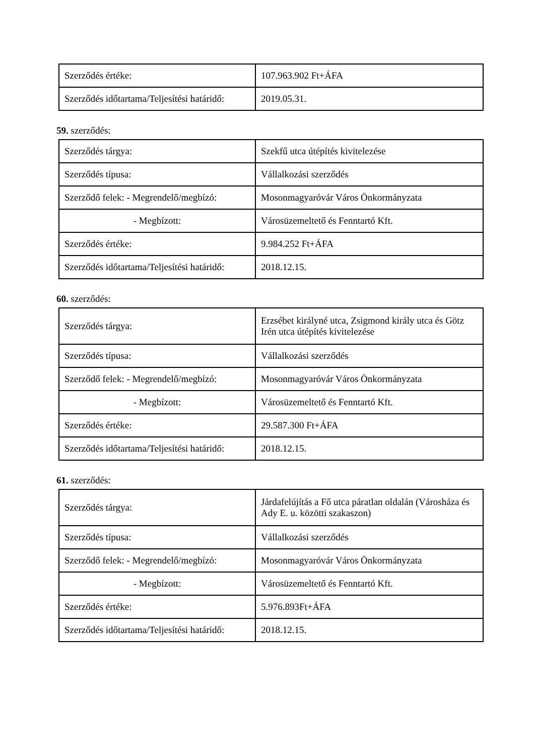| Szerződés értéke: | 107.963.902 Ft+ÁFA |
| Szerződés időtartama/Teljesítési határidő: | 2019.05.31. |
59. szerződés:
| Szerződés tárgya: | Szekfű utca útépítés kivitelezése |
| Szerződés típusa: | Vállalkozási szerződés |
| Szerződő felek: - Megrendelő/megbízó: | Mosonmagyaróvár Város Önkormányzata |
| - Megbízott: | Városüzemeltető és Fenntartó Kft. |
| Szerződés értéke: | 9.984.252 Ft+ÁFA |
| Szerződés időtartama/Teljesítési határidő: | 2018.12.15. |
60. szerződés:
| Szerződés tárgya: | Erzsébet királyné utca, Zsigmond király utca és Götz Irén utca útépítés kivitelezése |
| Szerződés típusa: | Vállalkozási szerződés |
| Szerződő felek: - Megrendelő/megbízó: | Mosonmagyaróvár Város Önkormányzata |
| - Megbízott: | Városüzemeltető és Fenntartó Kft. |
| Szerződés értéke: | 29.587.300 Ft+ÁFA |
| Szerződés időtartama/Teljesítési határidő: | 2018.12.15. |
61. szerződés:
| Szerződés tárgya: | Járdafelújítás a Fő utca páratlan oldalán (Városháza és Ady E. u. közötti szakaszon) |
| Szerződés típusa: | Vállalkozási szerződés |
| Szerződő felek: - Megrendelő/megbízó: | Mosonmagyaróvár Város Önkormányzata |
| - Megbízott: | Városüzemeltető és Fenntartó Kft. |
| Szerződés értéke: | 5.976.893Ft+ÁFA |
| Szerződés időtartama/Teljesítési határidő: | 2018.12.15. |